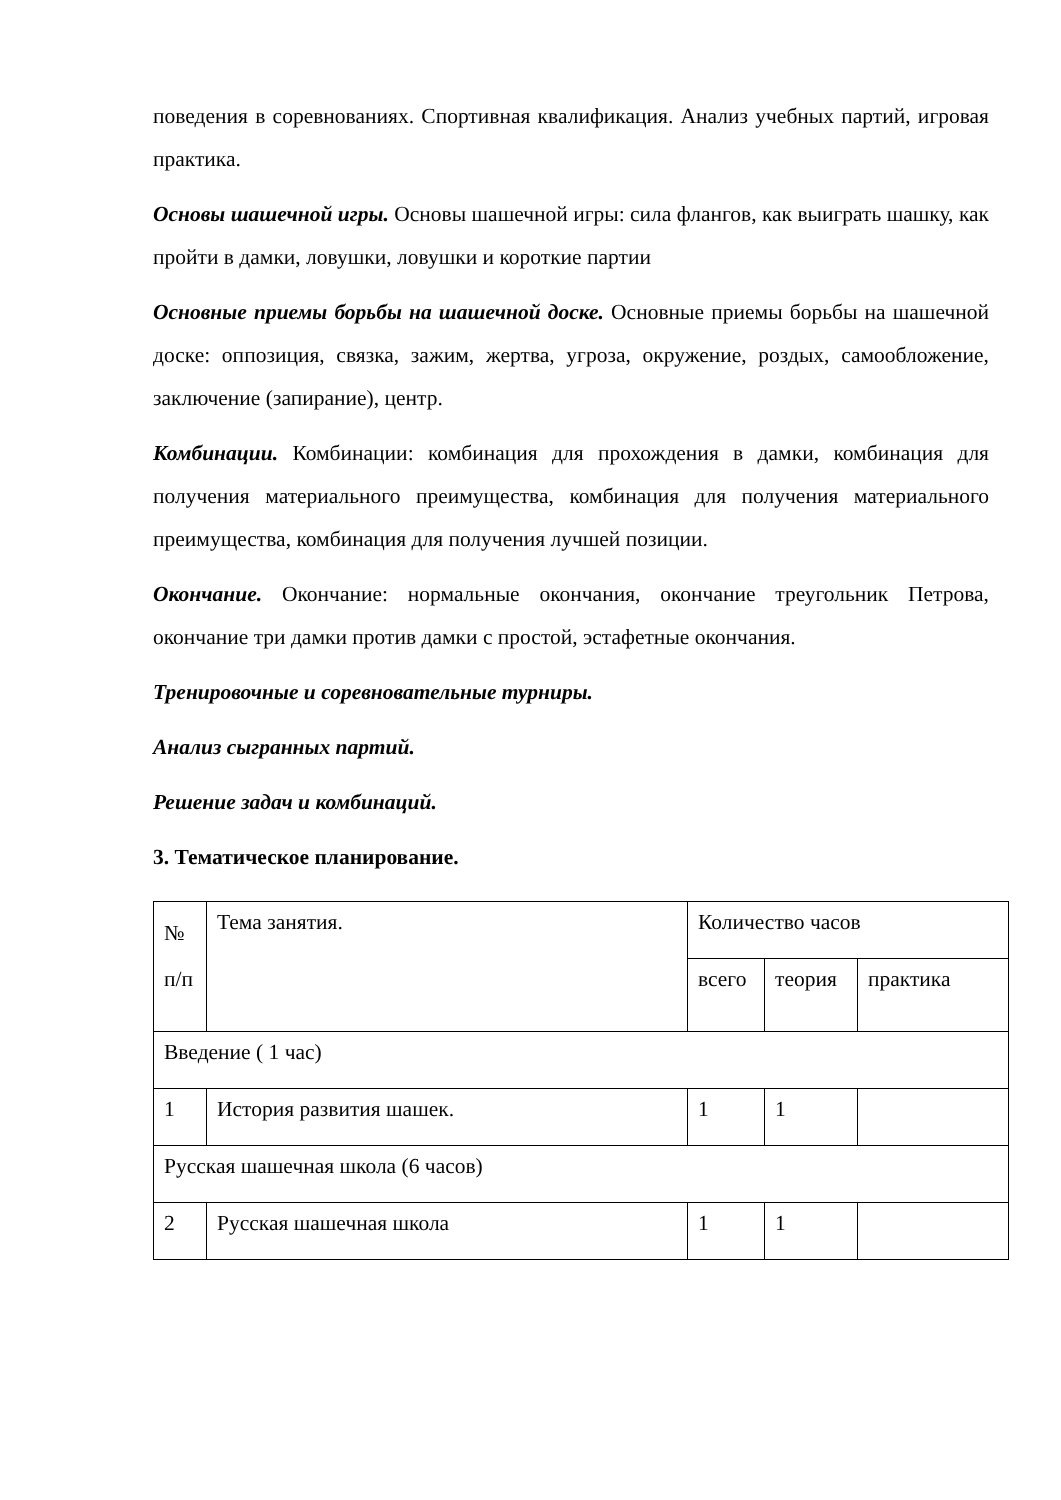поведения в соревнованиях. Спортивная квалификация. Анализ учебных партий, игровая практика.
Основы шашечной игры. Основы шашечной игры: сила флангов, как выиграть шашку, как пройти в дамки, ловушки, ловушки и короткие партии
Основные приемы борьбы на шашечной доске. Основные приемы борьбы на шашечной доске: оппозиция, связка, зажим, жертва, угроза, окружение, роздых, самообложение, заключение (запирание), центр.
Комбинации. Комбинации: комбинация для прохождения в дамки, комбинация для получения материального преимущества, комбинация для получения материального преимущества, комбинация для получения лучшей позиции.
Окончание. Окончание: нормальные окончания, окончание треугольник Петрова, окончание три дамки против дамки с простой, эстафетные окончания.
Тренировочные и соревновательные турниры.
Анализ сыгранных партий.
Решение задач и комбинаций.
3. Тематическое планирование.
| № п/п | Тема занятия. | Количество часов | | |
| | | всего | теория | практика |
| Введение ( 1 час) | | | | |
| 1 | История развития шашек. | 1 | 1 | |
| Русская шашечная школа (6 часов) | | | | |
| 2 | Русская шашечная школа | 1 | 1 | |